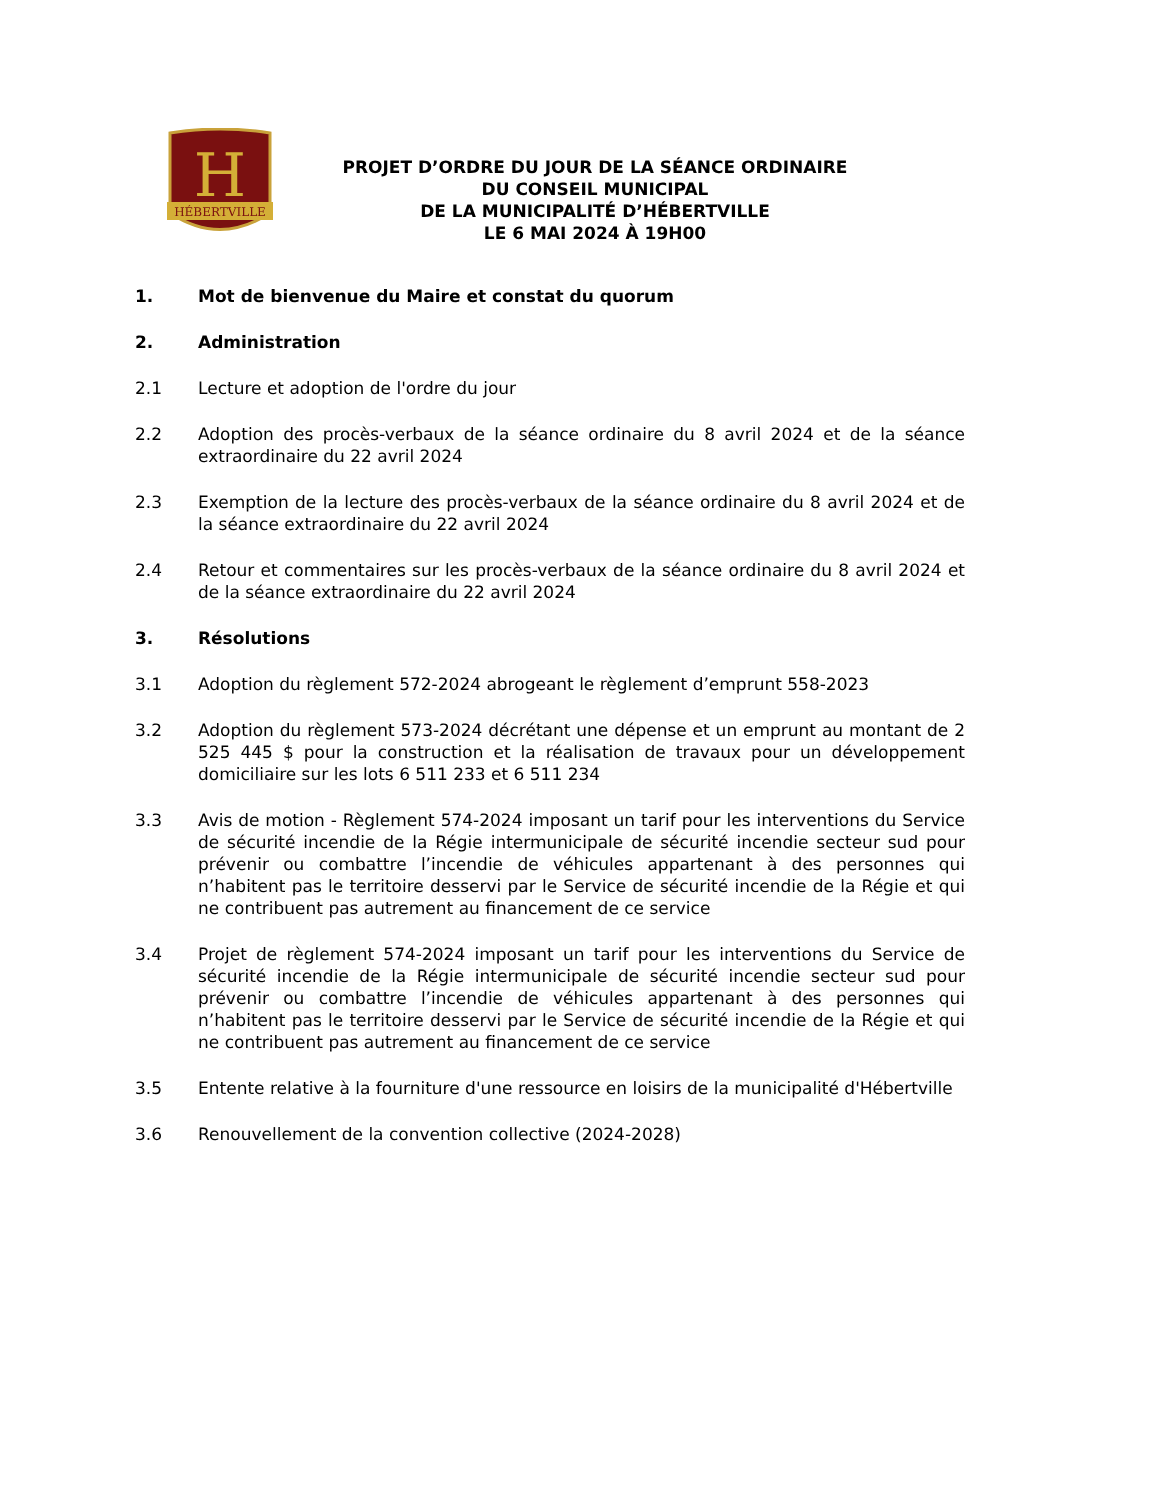H
HÉBERTVILLE
PROJET D’ORDRE DU JOUR DE LA SÉANCE ORDINAIRE
DU CONSEIL MUNICIPAL
DE LA MUNICIPALITÉ D’HÉBERTVILLE
LE 6 MAI 2024 À 19H00
1. Mot de bienvenue du Maire et constat du quorum
2. Administration
2.1 Lecture et adoption de l'ordre du jour
2.2 Adoption des procès-verbaux de la séance ordinaire du 8 avril 2024 et de la séance extraordinaire du 22 avril 2024
2.3 Exemption de la lecture des procès-verbaux de la séance ordinaire du 8 avril 2024 et de la séance extraordinaire du 22 avril 2024
2.4 Retour et commentaires sur les procès-verbaux de la séance ordinaire du 8 avril 2024 et de la séance extraordinaire du 22 avril 2024
3. Résolutions
3.1 Adoption du règlement 572-2024 abrogeant le règlement d’emprunt 558-2023
3.2 Adoption du règlement 573-2024 décrétant une dépense et un emprunt au montant de 2 525 445 $ pour la construction et la réalisation de travaux pour un développement domiciliaire sur les lots 6 511 233 et 6 511 234
3.3 Avis de motion - Règlement 574-2024 imposant un tarif pour les interventions du Service de sécurité incendie de la Régie intermunicipale de sécurité incendie secteur sud pour prévenir ou combattre l’incendie de véhicules appartenant à des personnes qui n’habitent pas le territoire desservi par le Service de sécurité incendie de la Régie et qui ne contribuent pas autrement au financement de ce service
3.4 Projet de règlement 574-2024 imposant un tarif pour les interventions du Service de sécurité incendie de la Régie intermunicipale de sécurité incendie secteur sud pour prévenir ou combattre l’incendie de véhicules appartenant à des personnes qui n’habitent pas le territoire desservi par le Service de sécurité incendie de la Régie et qui ne contribuent pas autrement au financement de ce service
3.5 Entente relative à la fourniture d'une ressource en loisirs de la municipalité d'Hébertville
3.6 Renouvellement de la convention collective (2024-2028)